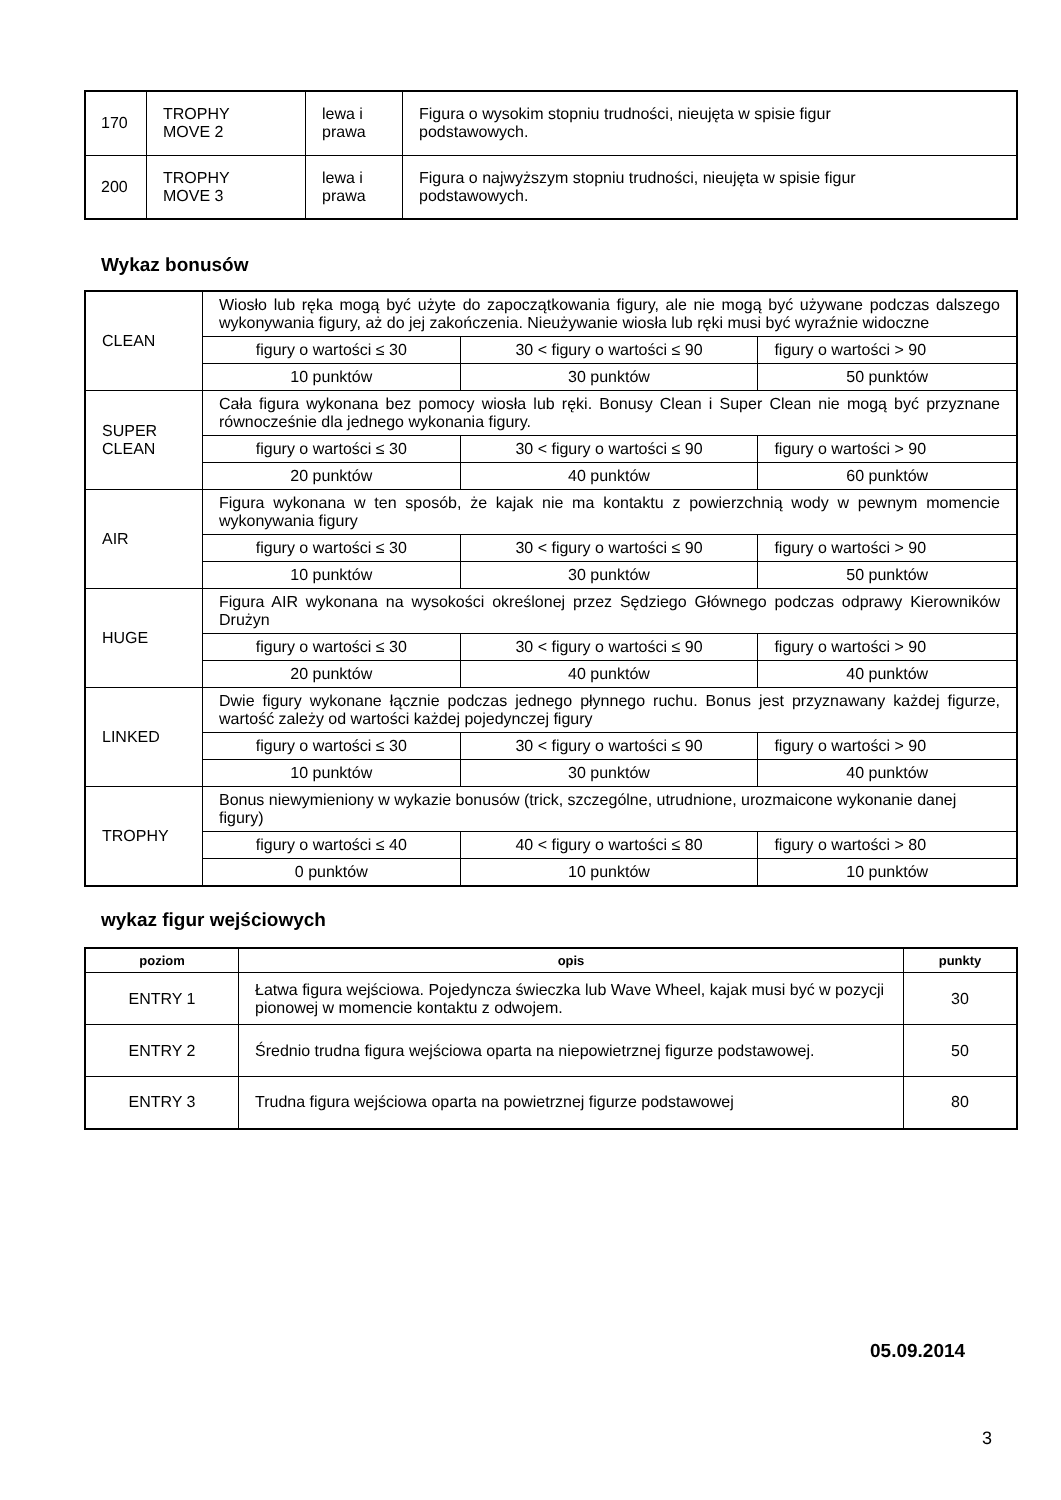| 170 | TROPHY MOVE 2 | lewa i prawa | Figura o wysokim stopniu trudności, nieujęta w spisie figur podstawowych. |
| 200 | TROPHY MOVE 3 | lewa i prawa | Figura o najwyższym stopniu trudności, nieujęta w spisie figur podstawowych. |
Wykaz bonusów
| CLEAN | Wiosło lub ręka mogą być użyte do zapoczątkowania figury, ale nie mogą być używane podczas dalszego wykonywania figury, aż do jej zakończenia. Nieużywanie wiosła lub ręki musi być wyraźnie widoczne | | |
| | figury o wartości ≤ 30 | 30 < figury o wartości ≤ 90 | figury o wartości > 90 |
| | 10 punktów | 30 punktów | 50 punktów |
| SUPER CLEAN | Cała figura wykonana bez pomocy wiosła lub ręki. Bonusy Clean i Super Clean nie mogą być przyznane równocześnie dla jednego wykonania figury. | | |
| | figury o wartości ≤ 30 | 30 < figury o wartości ≤ 90 | figury o wartości > 90 |
| | 20 punktów | 40 punktów | 60 punktów |
| AIR | Figura wykonana w ten sposób, że kajak nie ma kontaktu z powierzchnią wody w pewnym momencie wykonywania figury | | |
| | figury o wartości ≤ 30 | 30 < figury o wartości ≤ 90 | figury o wartości > 90 |
| | 10 punktów | 30 punktów | 50 punktów |
| HUGE | Figura AIR wykonana na wysokości określonej przez Sędziego Głównego podczas odprawy Kierowników Drużyn | | |
| | figury o wartości ≤ 30 | 30 < figury o wartości ≤ 90 | figury o wartości > 90 |
| | 20 punktów | 40 punktów | 40 punktów |
| LINKED | Dwie figury wykonane łącznie podczas jednego płynnego ruchu. Bonus jest przyznawany każdej figurze, wartość zależy od wartości każdej pojedynczej figury | | |
| | figury o wartości ≤ 30 | 30 < figury o wartości ≤ 90 | figury o wartości > 90 |
| | 10 punktów | 30 punktów | 40 punktów |
| TROPHY | Bonus niewymieniony w wykazie bonusów (trick, szczególne, utrudnione, urozmaicone wykonanie danej figury) | | |
| | figury o wartości ≤ 40 | 40 < figury o wartości ≤ 80 | figury o wartości > 80 |
| | 0 punktów | 10 punktów | 10 punktów |
wykaz figur wejściowych
| poziom | opis | punkty |
| --- | --- | --- |
| ENTRY 1 | Łatwa figura wejściowa. Pojedyncza świeczka lub Wave Wheel, kajak musi być w pozycji pionowej w momencie kontaktu z odwojem. | 30 |
| ENTRY 2 | Średnio trudna figura wejściowa oparta na niepowietrznej figurze podstawowej. | 50 |
| ENTRY 3 | Trudna figura wejściowa oparta na powietrznej figurze podstawowej | 80 |
05.09.2014
3